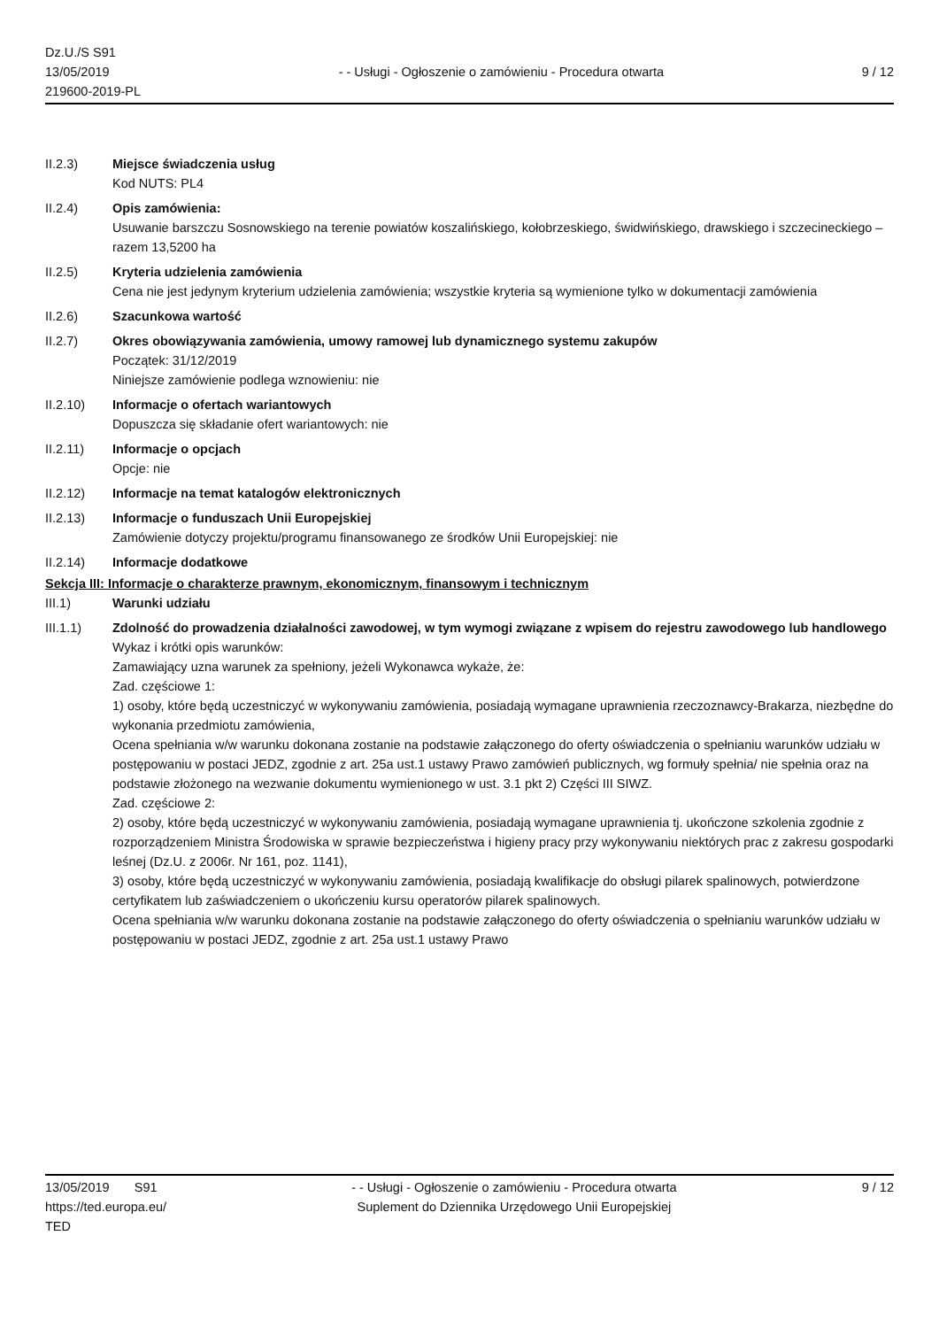Dz.U./S S91
13/05/2019
219600-2019-PL
- - Usługi - Ogłoszenie o zamówieniu - Procedura otwarta
9 / 12
II.2.3) Miejsce świadczenia usług
Kod NUTS: PL4
II.2.4) Opis zamówienia:
Usuwanie barszczu Sosnowskiego na terenie powiatów koszalińskiego, kołobrzeskiego, świdwińskiego, drawskiego i szczecineckiego – razem 13,5200 ha
II.2.5) Kryteria udzielenia zamówienia
Cena nie jest jedynym kryterium udzielenia zamówienia; wszystkie kryteria są wymienione tylko w dokumentacji zamówienia
II.2.6) Szacunkowa wartość
II.2.7) Okres obowiązywania zamówienia, umowy ramowej lub dynamicznego systemu zakupów
Początek: 31/12/2019
Niniejsze zamówienie podlega wznowieniu: nie
II.2.10) Informacje o ofertach wariantowych
Dopuszcza się składanie ofert wariantowych: nie
II.2.11) Informacje o opcjach
Opcje: nie
II.2.12) Informacje na temat katalogów elektronicznych
II.2.13) Informacje o funduszach Unii Europejskiej
Zamówienie dotyczy projektu/programu finansowanego ze środków Unii Europejskiej: nie
II.2.14) Informacje dodatkowe
Sekcja III: Informacje o charakterze prawnym, ekonomicznym, finansowym i technicznym
III.1) Warunki udziału
III.1.1) Zdolność do prowadzenia działalności zawodowej, w tym wymogi związane z wpisem do rejestru zawodowego lub handlowego
Wykaz i krótki opis warunków:
Zamawiający uzna warunek za spełniony, jeżeli Wykonawca wykaże, że:
Zad. częściowe 1:
1) osoby, które będą uczestniczyć w wykonywaniu zamówienia, posiadają wymagane uprawnienia rzeczoznawcy-Brakarza, niezbędne do wykonania przedmiotu zamówienia,
Ocena spełniania w/w warunku dokonana zostanie na podstawie załączonego do oferty oświadczenia o spełnianiu warunków udziału w postępowaniu w postaci JEDZ, zgodnie z art. 25a ust.1 ustawy Prawo zamówień publicznych, wg formuły spełnia/ nie spełnia oraz na podstawie złożonego na wezwanie dokumentu wymienionego w ust. 3.1 pkt 2) Części III SIWZ.
Zad. częściowe 2:
2) osoby, które będą uczestniczyć w wykonywaniu zamówienia, posiadają wymagane uprawnienia tj. ukończone szkolenia zgodnie z rozporządzeniem Ministra Środowiska w sprawie bezpieczeństwa i higieny pracy przy wykonywaniu niektórych prac z zakresu gospodarki leśnej (Dz.U. z 2006r. Nr 161, poz. 1141),
3) osoby, które będą uczestniczyć w wykonywaniu zamówienia, posiadają kwalifikacje do obsługi pilarek spalinowych, potwierdzone certyfikatem lub zaświadczeniem o ukończeniu kursu operatorów pilarek spalinowych.
Ocena spełniania w/w warunku dokonana zostanie na podstawie załączonego do oferty oświadczenia o spełnianiu warunków udziału w postępowaniu w postaci JEDZ, zgodnie z art. 25a ust.1 ustawy Prawo
13/05/2019 S91
https://ted.europa.eu/
TED
- - Usługi - Ogłoszenie o zamówieniu - Procedura otwarta
Suplement do Dziennika Urzędowego Unii Europejskiej
9 / 12